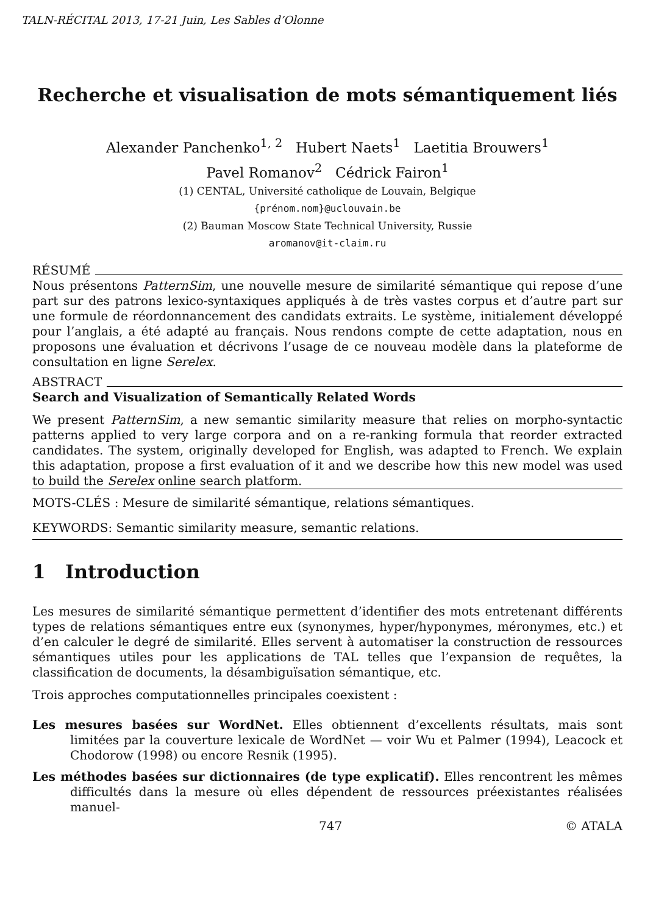TALN-RÉCITAL 2013, 17-21 Juin, Les Sables d’Olonne
Recherche et visualisation de mots sémantiquement liés
Alexander Panchenko<sup>1, 2</sup> Hubert Naets<sup>1</sup> Laetitia Brouwers<sup>1</sup>
Pavel Romanov<sup>2</sup> Cédrick Fairon<sup>1</sup>
(1) CENTAL, Université catholique de Louvain, Belgique
{prénom.nom}@uclouvain.be
(2) Bauman Moscow State Technical University, Russie
aromanov@it-claim.ru
RÉSUMÉ
Nous présentons PatternSim, une nouvelle mesure de similarité sémantique qui repose d’une part sur des patrons lexico-syntaxiques appliqués à de très vastes corpus et d’autre part sur une formule de réordonnancement des candidats extraits. Le système, initialement développé pour l’anglais, a été adapté au français. Nous rendons compte de cette adaptation, nous en proposons une évaluation et décrivons l’usage de ce nouveau modèle dans la plateforme de consultation en ligne Serelex.
ABSTRACT
Search and Visualization of Semantically Related Words
We present PatternSim, a new semantic similarity measure that relies on morpho-syntactic patterns applied to very large corpora and on a re-ranking formula that reorder extracted candidates. The system, originally developed for English, was adapted to French. We explain this adaptation, propose a first evaluation of it and we describe how this new model was used to build the Serelex online search platform.
MOTS-CLÉS : Mesure de similarité sémantique, relations sémantiques.
KEYWORDS: Semantic similarity measure, semantic relations.
1 Introduction
Les mesures de similarité sémantique permettent d’identifier des mots entretenant différents types de relations sémantiques entre eux (synonymes, hyper/hyponymes, méronymes, etc.) et d’en calculer le degré de similarité. Elles servent à automatiser la construction de ressources sémantiques utiles pour les applications de TAL telles que l’expansion de requêtes, la classification de documents, la désambiguïsation sémantique, etc.
Trois approches computationnelles principales coexistent :
Les mesures basées sur WordNet. Elles obtiennent d’excellents résultats, mais sont limitées par la couverture lexicale de WordNet — voir Wu et Palmer (1994), Leacock et Chodorow (1998) ou encore Resnik (1995).
Les méthodes basées sur dictionnaires (de type explicatif). Elles rencontrent les mêmes difficultés dans la mesure où elles dépendent de ressources préexistantes réalisées manuel-
747 © ATALA